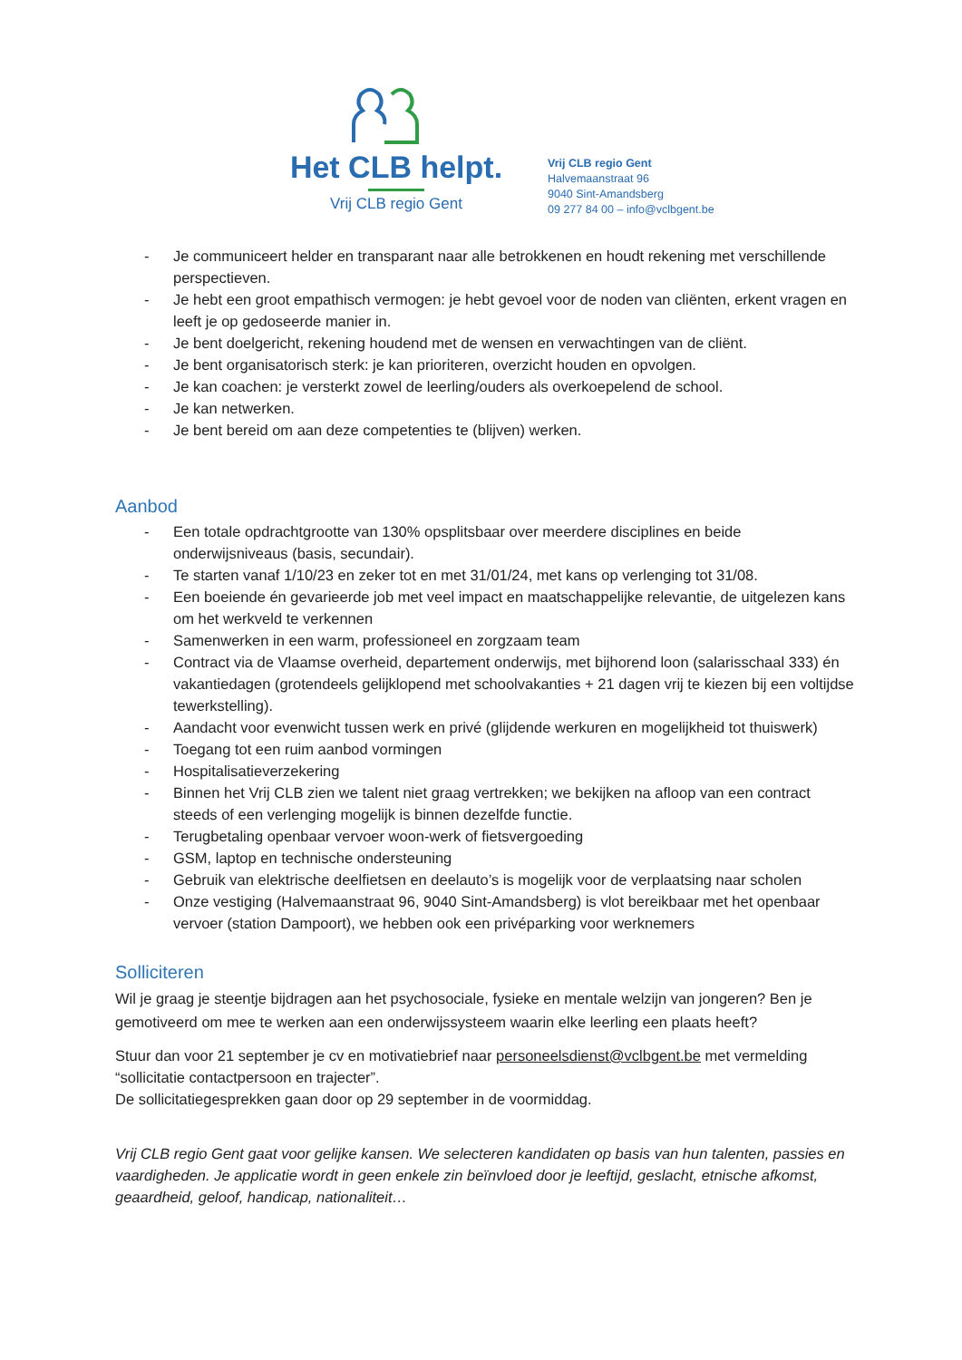Het CLB helpt.
Vrij CLB regio Gent
Vrij CLB regio Gent
Halvemaanstraat 96
9040 Sint-Amandsberg
09 277 84 00 – info@vclbgent.be
- Je communiceert helder en transparant naar alle betrokkenen en houdt rekening met verschillende perspectieven.
- Je hebt een groot empathisch vermogen: je hebt gevoel voor de noden van cliënten, erkent vragen en leeft je op gedoseerde manier in.
- Je bent doelgericht, rekening houdend met de wensen en verwachtingen van de cliënt.
- Je bent organisatorisch sterk: je kan prioriteren, overzicht houden en opvolgen.
- Je kan coachen: je versterkt zowel de leerling/ouders als overkoepelend de school.
- Je kan netwerken.
- Je bent bereid om aan deze competenties te (blijven) werken.
Aanbod
- Een totale opdrachtgrootte van 130% opsplitsbaar over meerdere disciplines en beide onderwijsniveaus (basis, secundair).
- Te starten vanaf 1/10/23 en zeker tot en met 31/01/24, met kans op verlenging tot 31/08.
- Een boeiende én gevarieerde job met veel impact en maatschappelijke relevantie, de uitgelezen kans om het werkveld te verkennen
- Samenwerken in een warm, professioneel en zorgzaam team
- Contract via de Vlaamse overheid, departement onderwijs, met bijhorend loon (salarisschaal 333) én vakantiedagen (grotendeels gelijklopend met schoolvakanties + 21 dagen vrij te kiezen bij een voltijdse tewerkstelling).
- Aandacht voor evenwicht tussen werk en privé (glijdende werkuren en mogelijkheid tot thuiswerk)
- Toegang tot een ruim aanbod vormingen
- Hospitalisatieverzekering
- Binnen het Vrij CLB zien we talent niet graag vertrekken; we bekijken na afloop van een contract steeds of een verlenging mogelijk is binnen dezelfde functie.
- Terugbetaling openbaar vervoer woon-werk of fietsvergoeding
- GSM, laptop en technische ondersteuning
- Gebruik van elektrische deelfietsen en deelauto’s is mogelijk voor de verplaatsing naar scholen
- Onze vestiging (Halvemaanstraat 96, 9040 Sint-Amandsberg) is vlot bereikbaar met het openbaar vervoer (station Dampoort), we hebben ook een privéparking voor werknemers
Solliciteren
Wil je graag je steentje bijdragen aan het psychosociale, fysieke en mentale welzijn van jongeren? Ben je gemotiveerd om mee te werken aan een onderwijssysteem waarin elke leerling een plaats heeft?
Stuur dan voor 21 september je cv en motivatiebrief naar personeelsdienst@vclbgent.be met vermelding “sollicitatie contactpersoon en trajecter”.
De sollicitatiegesprekken gaan door op 29 september in de voormiddag.
Vrij CLB regio Gent gaat voor gelijke kansen. We selecteren kandidaten op basis van hun talenten, passies en vaardigheden. Je applicatie wordt in geen enkele zin beïnvloed door je leeftijd, geslacht, etnische afkomst, geaardheid, geloof, handicap, nationaliteit…